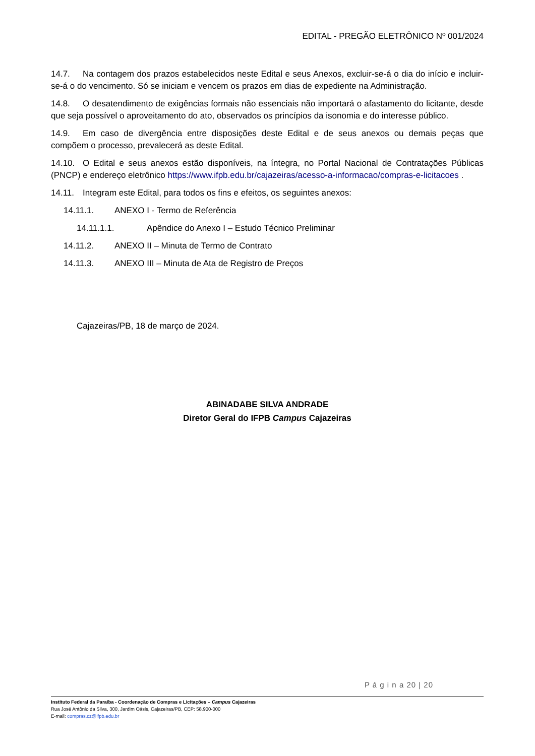EDITAL - PREGÃO ELETRÔNICO Nº 001/2024
14.7. Na contagem dos prazos estabelecidos neste Edital e seus Anexos, excluir-se-á o dia do início e incluir-se-á o do vencimento. Só se iniciam e vencem os prazos em dias de expediente na Administração.
14.8. O desatendimento de exigências formais não essenciais não importará o afastamento do licitante, desde que seja possível o aproveitamento do ato, observados os princípios da isonomia e do interesse público.
14.9. Em caso de divergência entre disposições deste Edital e de seus anexos ou demais peças que compõem o processo, prevalecerá as deste Edital.
14.10. O Edital e seus anexos estão disponíveis, na íntegra, no Portal Nacional de Contratações Públicas (PNCP) e endereço eletrônico https://www.ifpb.edu.br/cajazeiras/acesso-a-informacao/compras-e-licitacoes .
14.11. Integram este Edital, para todos os fins e efeitos, os seguintes anexos:
14.11.1. ANEXO I - Termo de Referência
14.11.1.1. Apêndice do Anexo I – Estudo Técnico Preliminar
14.11.2. ANEXO II – Minuta de Termo de Contrato
14.11.3. ANEXO III – Minuta de Ata de Registro de Preços
Cajazeiras/PB, 18 de março de 2024.
ABINADABE SILVA ANDRADE
Diretor Geral do IFPB Campus Cajazeiras
P á g i n a 20 | 20
Instituto Federal da Paraíba - Coordenação de Compras e Licitações – Campus Cajazeiras
Rua José Antônio da Silva, 300, Jardim Oásis, Cajazeiras/PB, CEP: 58.900-000
E-mail: compras.cz@ifpb.edu.br